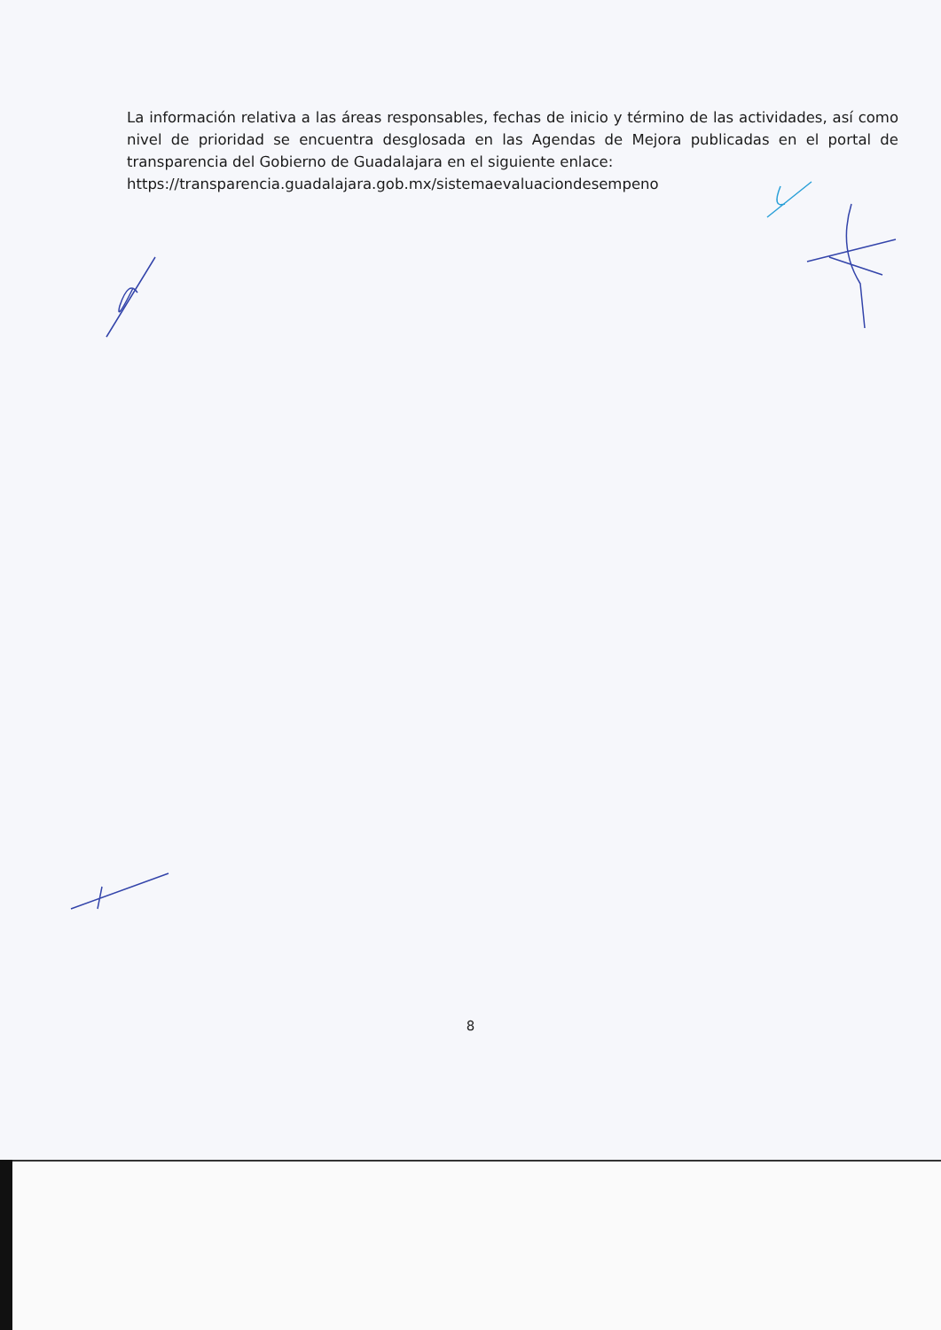La información relativa a las áreas responsables, fechas de inicio y término de las actividades, así como nivel de prioridad se encuentra desglosada en las Agendas de Mejora publicadas en el portal de transparencia del Gobierno de Guadalajara en el siguiente enlace:
https://transparencia.guadalajara.gob.mx/sistemaevaluaciondesempeno
8